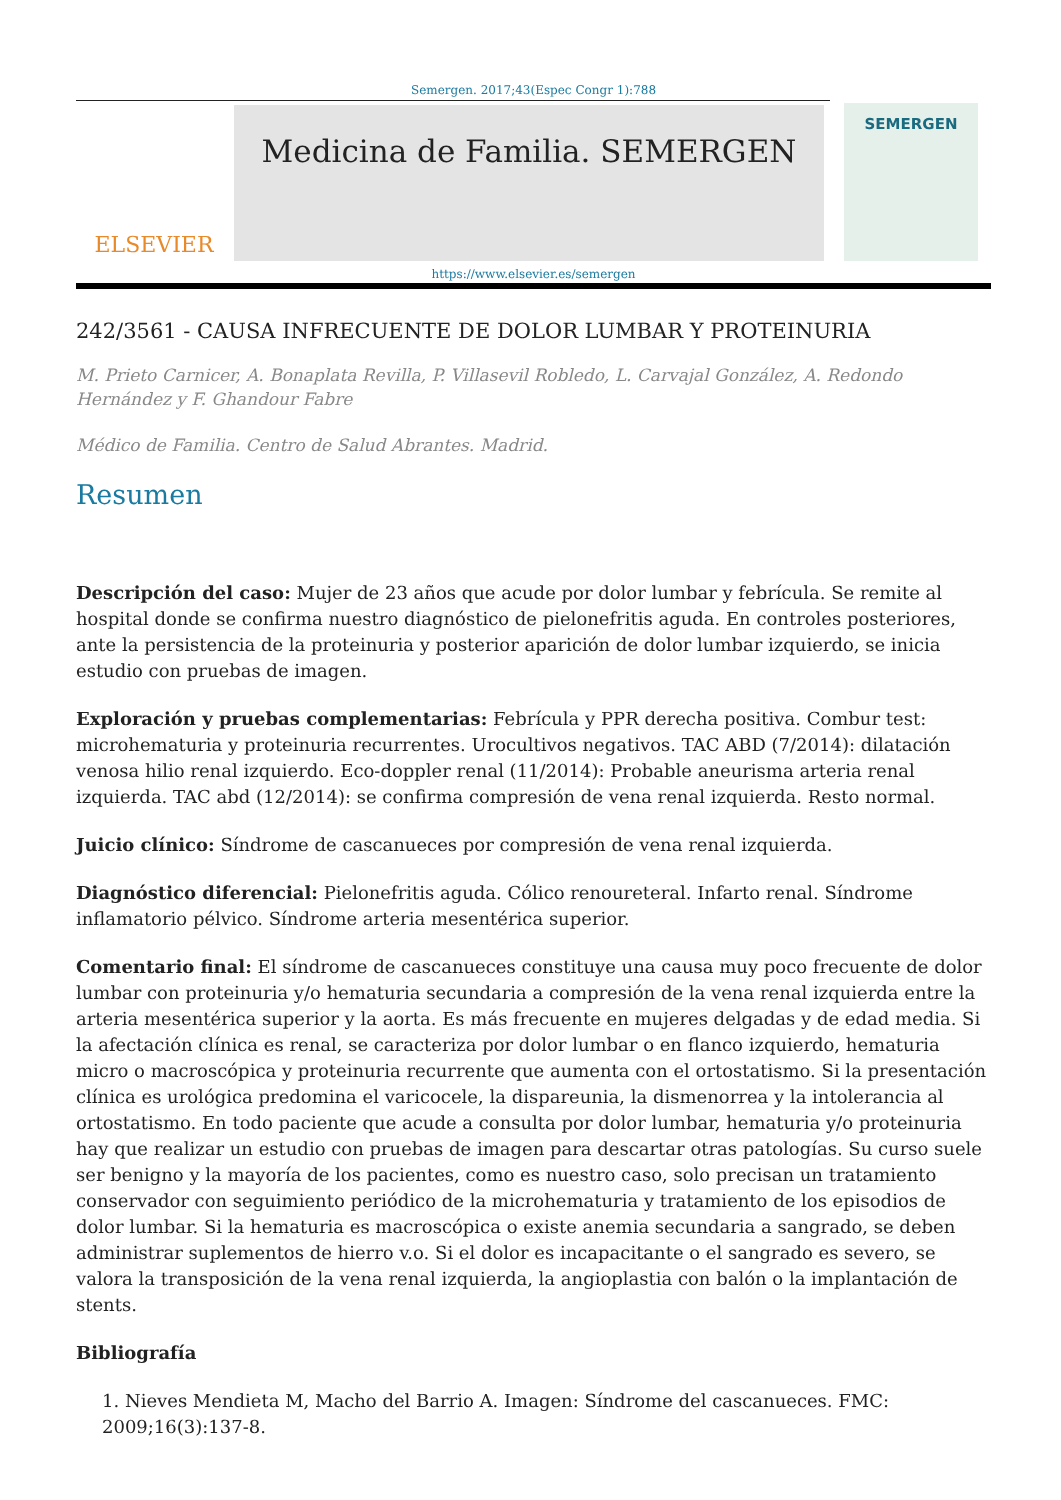Semergen. 2017;43(Espec Congr 1):788
ELSEVIER
Medicina de Familia. SEMERGEN
SEMERGEN
https://www.elsevier.es/semergen
242/3561 - CAUSA INFRECUENTE DE DOLOR LUMBAR Y PROTEINURIA
M. Prieto Carnicer, A. Bonaplata Revilla, P. Villasevil Robledo, L. Carvajal González, A. Redondo Hernández y F. Ghandour Fabre
Médico de Familia. Centro de Salud Abrantes. Madrid.
Resumen
Descripción del caso: Mujer de 23 años que acude por dolor lumbar y febrícula. Se remite al hospital donde se confirma nuestro diagnóstico de pielonefritis aguda. En controles posteriores, ante la persistencia de la proteinuria y posterior aparición de dolor lumbar izquierdo, se inicia estudio con pruebas de imagen.
Exploración y pruebas complementarias: Febrícula y PPR derecha positiva. Combur test: microhematuria y proteinuria recurrentes. Urocultivos negativos. TAC ABD (7/2014): dilatación venosa hilio renal izquierdo. Eco-doppler renal (11/2014): Probable aneurisma arteria renal izquierda. TAC abd (12/2014): se confirma compresión de vena renal izquierda. Resto normal.
Juicio clínico: Síndrome de cascanueces por compresión de vena renal izquierda.
Diagnóstico diferencial: Pielonefritis aguda. Cólico renoureteral. Infarto renal. Síndrome inflamatorio pélvico. Síndrome arteria mesentérica superior.
Comentario final: El síndrome de cascanueces constituye una causa muy poco frecuente de dolor lumbar con proteinuria y/o hematuria secundaria a compresión de la vena renal izquierda entre la arteria mesentérica superior y la aorta. Es más frecuente en mujeres delgadas y de edad media. Si la afectación clínica es renal, se caracteriza por dolor lumbar o en flanco izquierdo, hematuria micro o macroscópica y proteinuria recurrente que aumenta con el ortostatismo. Si la presentación clínica es urológica predomina el varicocele, la dispareunia, la dismenorrea y la intolerancia al ortostatismo. En todo paciente que acude a consulta por dolor lumbar, hematuria y/o proteinuria hay que realizar un estudio con pruebas de imagen para descartar otras patologías. Su curso suele ser benigno y la mayoría de los pacientes, como es nuestro caso, solo precisan un tratamiento conservador con seguimiento periódico de la microhematuria y tratamiento de los episodios de dolor lumbar. Si la hematuria es macroscópica o existe anemia secundaria a sangrado, se deben administrar suplementos de hierro v.o. Si el dolor es incapacitante o el sangrado es severo, se valora la transposición de la vena renal izquierda, la angioplastia con balón o la implantación de stents.
Bibliografía
1. Nieves Mendieta M, Macho del Barrio A. Imagen: Síndrome del cascanueces. FMC: 2009;16(3):137-8.